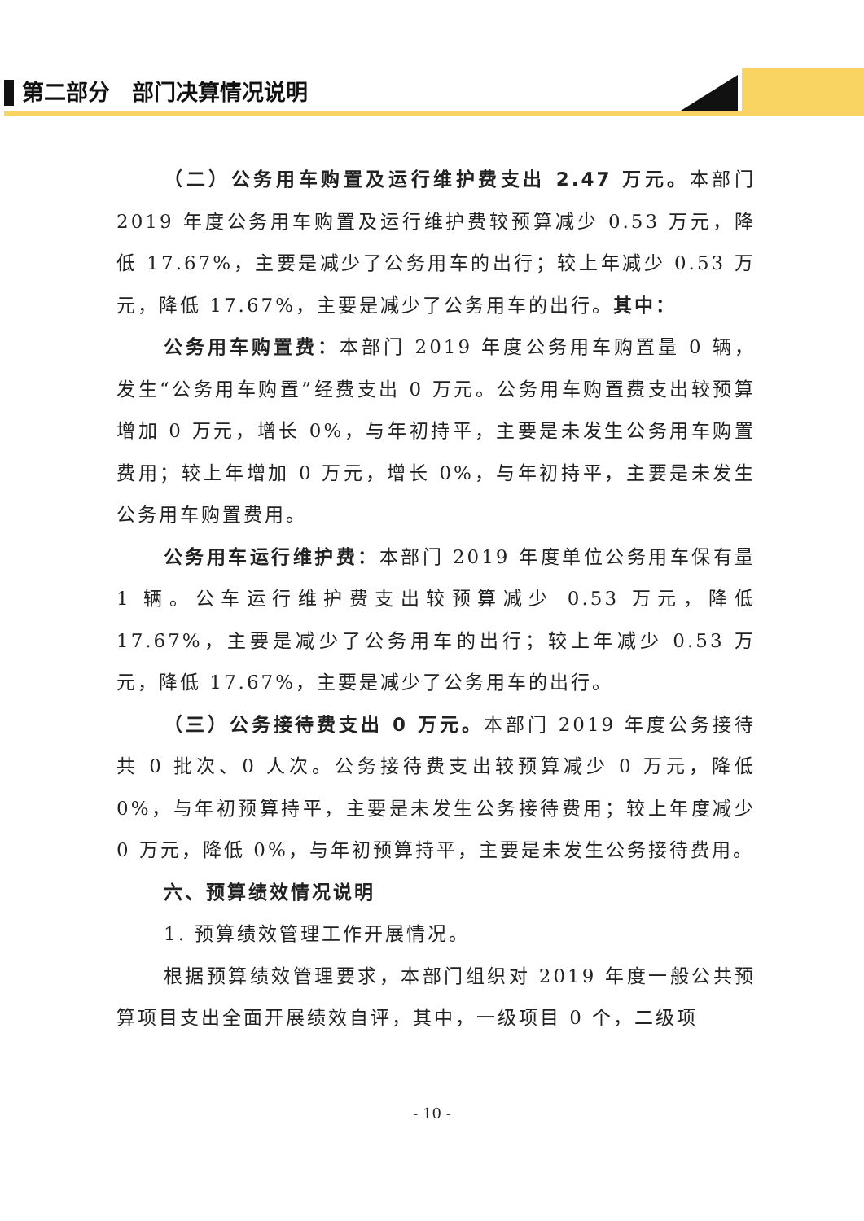第二部分　部门决算情况说明
（二）公务用车购置及运行维护费支出 2.47 万元。本部门 2019 年度公务用车购置及运行维护费较预算减少 0.53 万元，降低 17.67%，主要是减少了公务用车的出行；较上年减少 0.53 万元，降低 17.67%，主要是减少了公务用车的出行。其中：
公务用车购置费：本部门 2019 年度公务用车购置量 0 辆，发生“公务用车购置”经费支出 0 万元。公务用车购置费支出较预算增加 0 万元，增长 0%，与年初持平，主要是未发生公务用车购置费用；较上年增加 0 万元，增长 0%，与年初持平，主要是未发生公务用车购置费用。
公务用车运行维护费：本部门 2019 年度单位公务用车保有量 1 辆。公车运行维护费支出较预算减少 0.53 万元，降低 17.67%，主要是减少了公务用车的出行；较上年减少 0.53 万元，降低 17.67%，主要是减少了公务用车的出行。
（三）公务接待费支出 0 万元。本部门 2019 年度公务接待共 0 批次、0 人次。公务接待费支出较预算减少 0 万元，降低 0%，与年初预算持平，主要是未发生公务接待费用；较上年度减少 0 万元，降低 0%，与年初预算持平，主要是未发生公务接待费用。
六、预算绩效情况说明
1. 预算绩效管理工作开展情况。
根据预算绩效管理要求，本部门组织对 2019 年度一般公共预算项目支出全面开展绩效自评，其中，一级项目 0 个，二级项
- 10 -